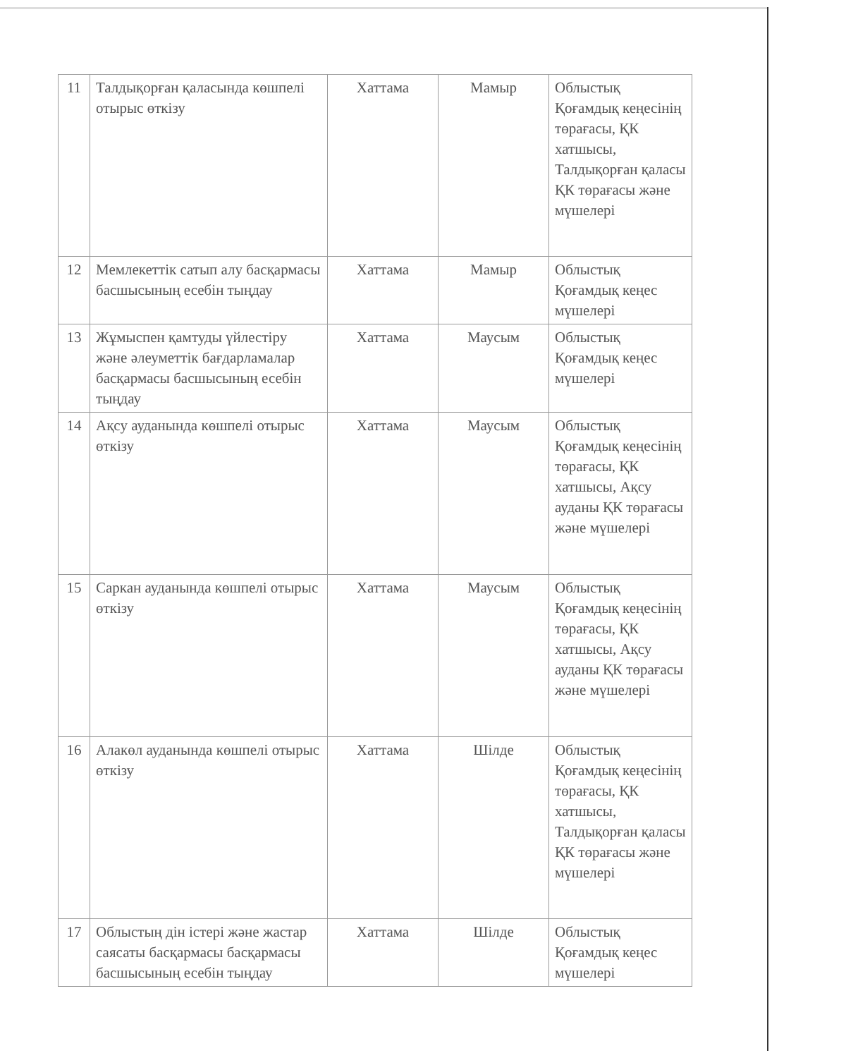| 11 | Талдықорған қаласында көшпелі отырыс өткізу | Хаттама | Мамыр | Облыстық Қоғамдық кеңесінің төрағасы, ҚК хатшысы, Талдықорған қаласы ҚК төрағасы және мүшелері |
| 12 | Мемлекеттік сатып алу басқармасы басшысының есебін тыңдау | Хаттама | Мамыр | Облыстық Қоғамдық кеңес мүшелері |
| 13 | Жұмыспен қамтуды үйлестіру және әлеуметтік бағдарламалар басқармасы басшысының есебін тыңдау | Хаттама | Маусым | Облыстық Қоғамдық кеңес мүшелері |
| 14 | Ақсу ауданында көшпелі отырыс өткізу | Хаттама | Маусым | Облыстық Қоғамдық кеңесінің төрағасы, ҚК хатшысы, Ақсу ауданы ҚК төрағасы және мүшелері |
| 15 | Саркан ауданында көшпелі отырыс өткізу | Хаттама | Маусым | Облыстық Қоғамдық кеңесінің төрағасы, ҚК хатшысы, Ақсу ауданы ҚК төрағасы және мүшелері |
| 16 | Алакөл ауданында көшпелі отырыс өткізу | Хаттама | Шілде | Облыстық Қоғамдық кеңесінің төрағасы, ҚК хатшысы, Талдықорған қаласы ҚК төрағасы және мүшелері |
| 17 | Облыстың дін істері және жастар саясаты басқармасы басқармасы басшысының есебін тыңдау | Хаттама | Шілде | Облыстық Қоғамдық кеңес мүшелері |